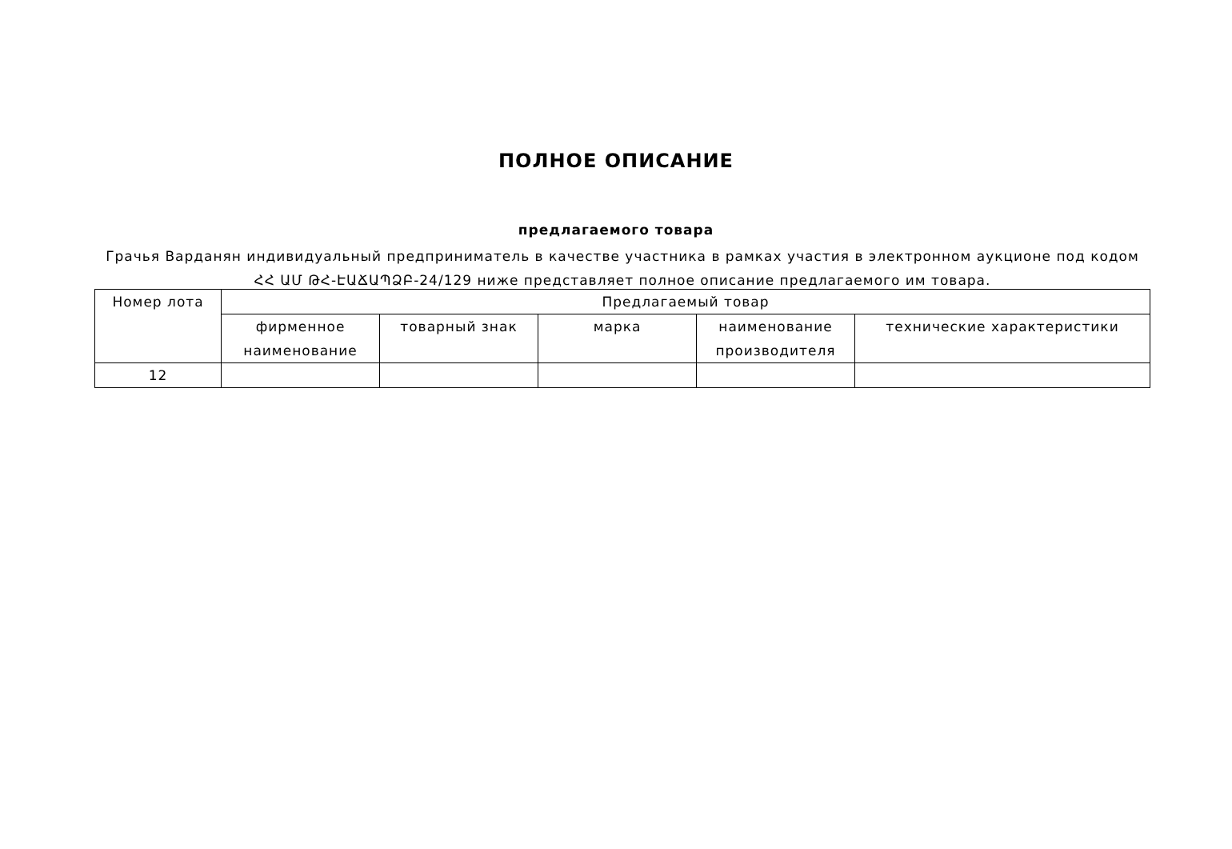ПОЛНОЕ ОПИСАНИЕ
предлагаемого товара
Грачья Варданян индивидуальный предприниматель в качестве участника в рамках участия в электронном аукционе под кодом ՀՀ ԱՄ ԹՀ-ԷԱՃԱՊՁԲ-24/129 ниже представляет полное описание предлагаемого им товара.
| Номер лота | Предлагаемый товар | | | | |
| --- | --- | --- | --- | --- | --- |
| | фирменное наименование | товарный знак | марка | наименование производителя | технические характеристики |
| 12 | | | | | |